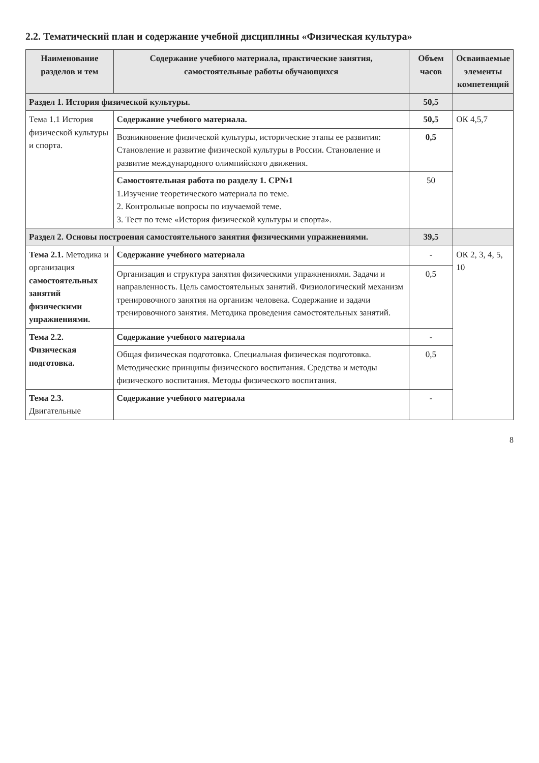2.2. Тематический план и содержание учебной дисциплины «Физическая культура»
| Наименование разделов и тем | Содержание учебного материала, практические занятия, самостоятельные работы обучающихся | Объем часов | Осваиваемые элементы компетенций |
| --- | --- | --- | --- |
| Раздел 1. История физической культуры. | | 50,5 | |
| Тема 1.1 История физической культуры и спорта. | Содержание учебного материала. | 50,5 | ОК 4,5,7 |
| | Возникновение физической культуры, исторические этапы ее развития: Становление и развитие физической культуры в России. Становление и развитие международного олимпийского движения. | 0,5 | |
| | Самостоятельная работа по разделу 1. СР№1 1.Изучение теоретического материала по теме. 2. Контрольные вопросы по изучаемой теме. 3. Тест по теме «История физической культуры и спорта». | 50 | |
| Раздел 2. Основы построения самостоятельного занятия физическими упражнениями. | | 39,5 | |
| Тема 2.1. Методика и организация самостоятельных занятий физическими упражнениями. | Содержание учебного материала | - | ОК 2, 3, 4, 5, 10 |
| | Организация и структура занятия физическими упражнениями. Задачи и направленность. Цель самостоятельных занятий. Физиологический механизм тренировочного занятия на организм человека. Содержание и задачи тренировочного занятия. Методика проведения самостоятельных занятий. | 0,5 | |
| Тема 2.2. Физическая подготовка. | Содержание учебного материала | - | |
| | Общая физическая подготовка. Специальная физическая подготовка. Методические принципы физического воспитания. Средства и методы физического воспитания. Методы физического воспитания. | 0,5 | |
| Тема 2.3. Двигательные | Содержание учебного материала | - | |
8